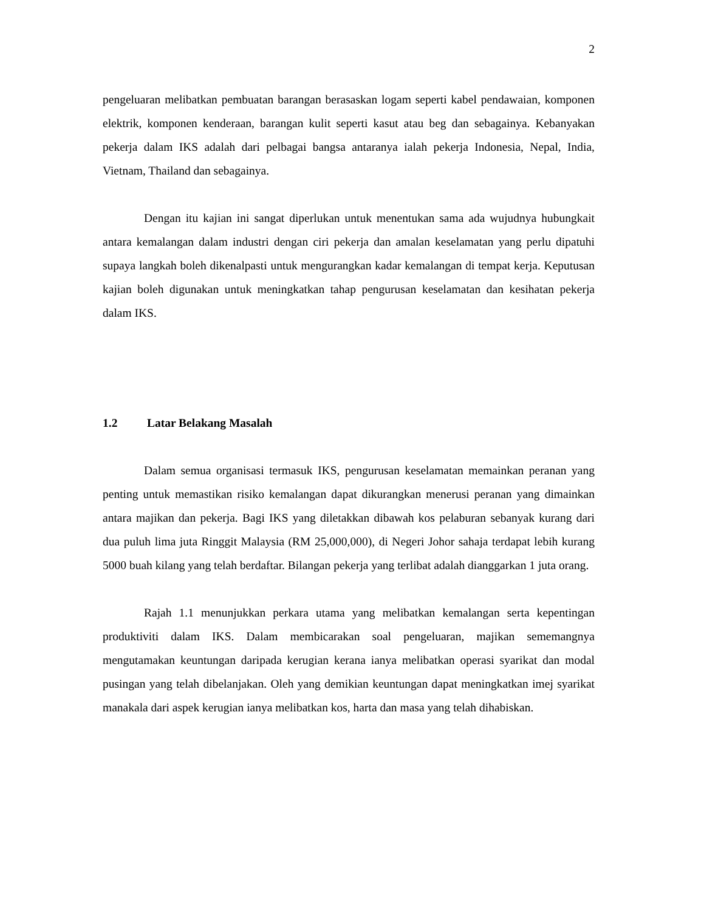2
pengeluaran melibatkan pembuatan barangan berasaskan logam seperti kabel pendawaian, komponen elektrik, komponen kenderaan, barangan kulit seperti kasut atau beg dan sebagainya. Kebanyakan pekerja dalam IKS adalah dari pelbagai bangsa antaranya ialah pekerja Indonesia, Nepal, India, Vietnam, Thailand dan sebagainya.
Dengan itu kajian ini sangat diperlukan untuk menentukan sama ada wujudnya hubungkait antara kemalangan dalam industri dengan ciri pekerja dan amalan keselamatan yang perlu dipatuhi supaya langkah boleh dikenalpasti untuk mengurangkan kadar kemalangan di tempat kerja. Keputusan kajian boleh digunakan untuk meningkatkan tahap pengurusan keselamatan dan kesihatan pekerja dalam IKS.
1.2 Latar Belakang Masalah
Dalam semua organisasi termasuk IKS, pengurusan keselamatan memainkan peranan yang penting untuk memastikan risiko kemalangan dapat dikurangkan menerusi peranan yang dimainkan antara majikan dan pekerja. Bagi IKS yang diletakkan dibawah kos pelaburan sebanyak kurang dari dua puluh lima juta Ringgit Malaysia (RM 25,000,000), di Negeri Johor sahaja terdapat lebih kurang 5000 buah kilang yang telah berdaftar. Bilangan pekerja yang terlibat adalah dianggarkan 1 juta orang.
Rajah 1.1 menunjukkan perkara utama yang melibatkan kemalangan serta kepentingan produktiviti dalam IKS. Dalam membicarakan soal pengeluaran, majikan sememangnya mengutamakan keuntungan daripada kerugian kerana ianya melibatkan operasi syarikat dan modal pusingan yang telah dibelanjakan. Oleh yang demikian keuntungan dapat meningkatkan imej syarikat manakala dari aspek kerugian ianya melibatkan kos, harta dan masa yang telah dihabiskan.